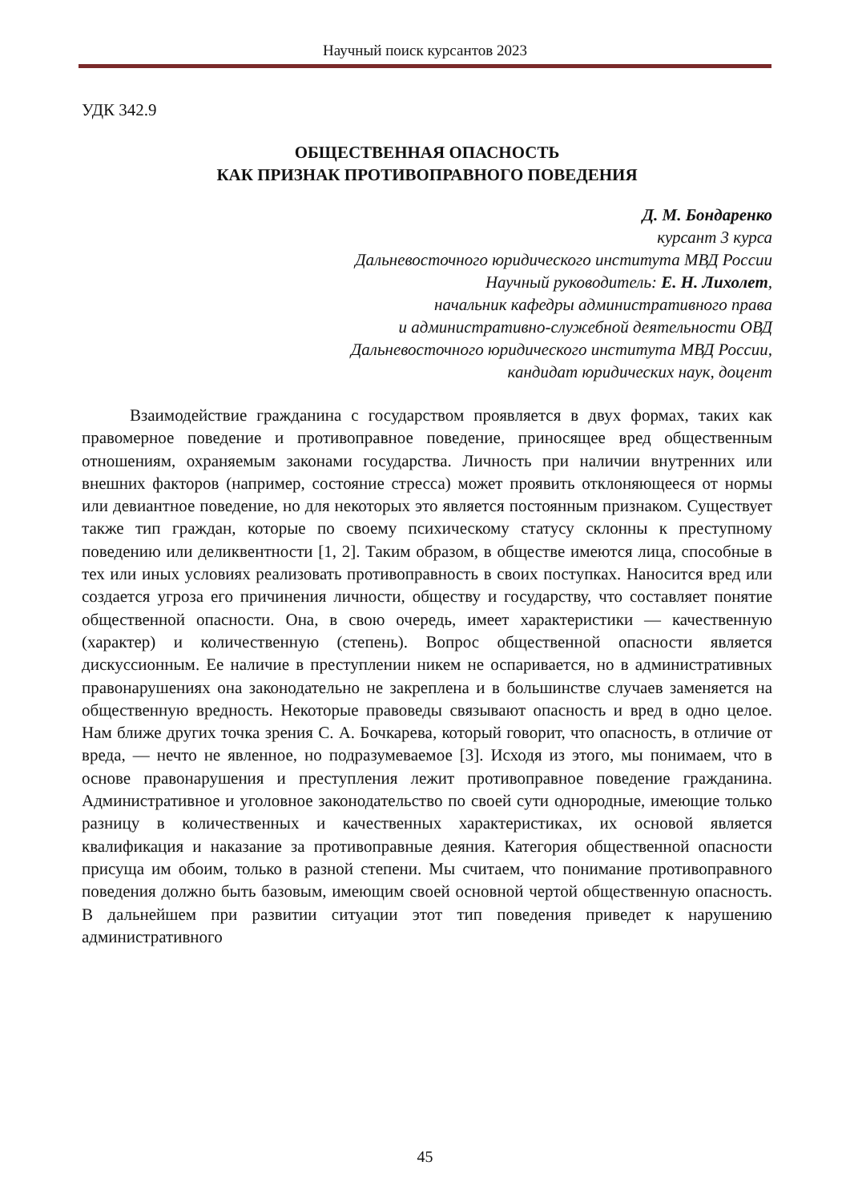Научный поиск курсантов 2023
УДК 342.9
ОБЩЕСТВЕННАЯ ОПАСНОСТЬ
КАК ПРИЗНАК ПРОТИВОПРАВНОГО ПОВЕДЕНИЯ
Д. М. Бондаренко
курсант 3 курса
Дальневосточного юридического института МВД России
Научный руководитель: Е. Н. Лихолет,
начальник кафедры административного права
и административно-служебной деятельности ОВД
Дальневосточного юридического института МВД России,
кандидат юридических наук, доцент
Взаимодействие гражданина с государством проявляется в двух формах, таких как правомерное поведение и противоправное поведение, приносящее вред общественным отношениям, охраняемым законами государства. Личность при наличии внутренних или внешних факторов (например, состояние стресса) может проявить отклоняющееся от нормы или девиантное поведение, но для некоторых это является постоянным признаком. Существует также тип граждан, которые по своему психическому статусу склонны к преступному поведению или деликвентности [1, 2]. Таким образом, в обществе имеются лица, способные в тех или иных условиях реализовать противоправность в своих поступках. Наносится вред или создается угроза его причинения личности, обществу и государству, что составляет понятие общественной опасности. Она, в свою очередь, имеет характеристики — качественную (характер) и количественную (степень). Вопрос общественной опасности является дискуссионным. Ее наличие в преступлении никем не оспаривается, но в административных правонарушениях она законодательно не закреплена и в большинстве случаев заменяется на общественную вредность. Некоторые правоведы связывают опасность и вред в одно целое. Нам ближе других точка зрения С. А. Бочкарева, который говорит, что опасность, в отличие от вреда, — нечто не явленное, но подразумеваемое [3]. Исходя из этого, мы понимаем, что в основе правонарушения и преступления лежит противоправное поведение гражданина. Административное и уголовное законодательство по своей сути однородные, имеющие только разницу в количественных и качественных характеристиках, их основой является квалификация и наказание за противоправные деяния. Категория общественной опасности присуща им обоим, только в разной степени. Мы считаем, что понимание противоправного поведения должно быть базовым, имеющим своей основной чертой общественную опасность. В дальнейшем при развитии ситуации этот тип поведения приведет к нарушению административного
45